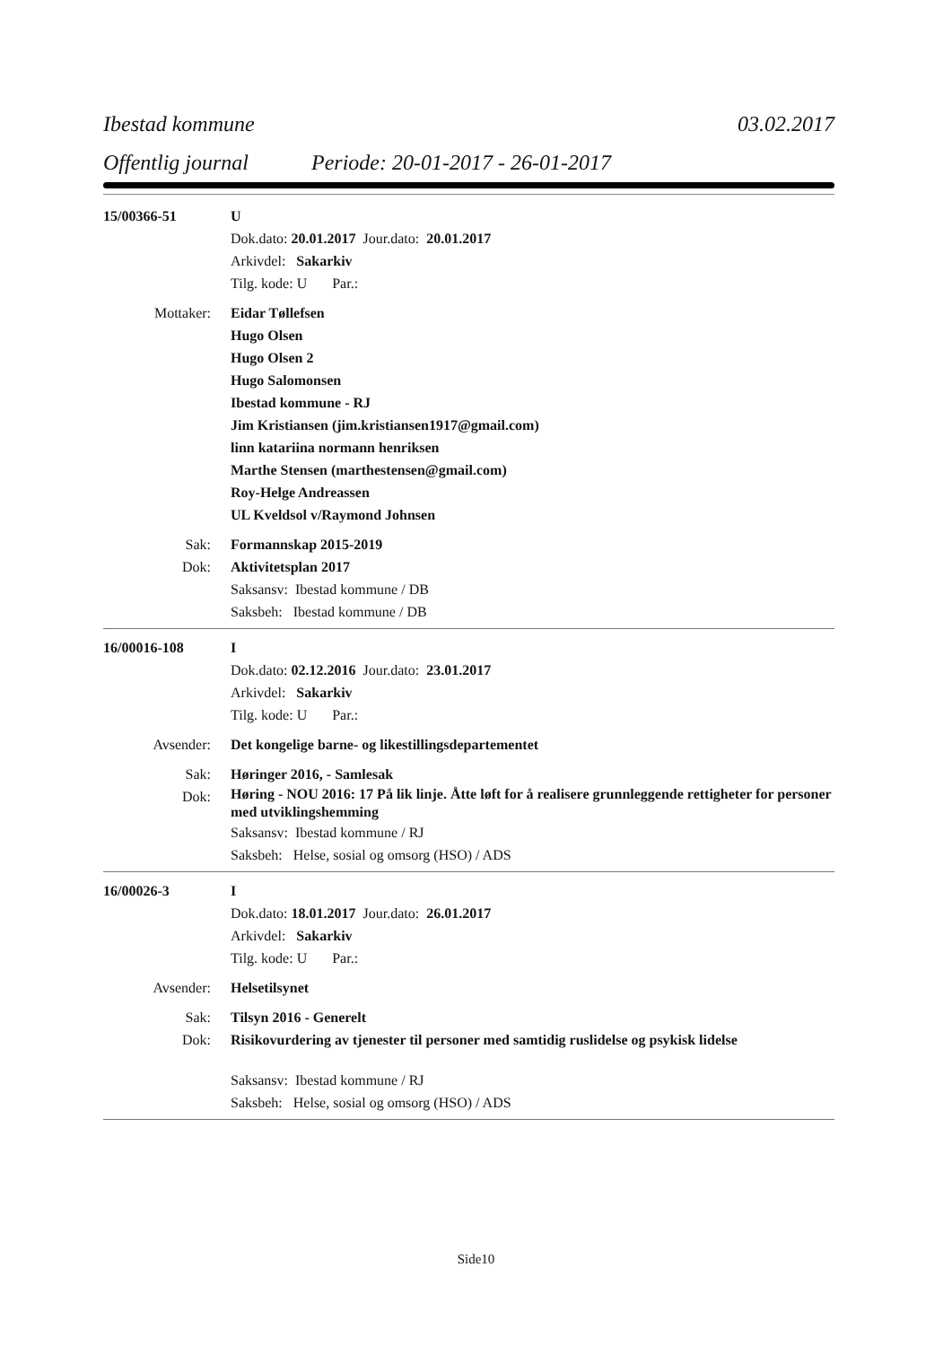Ibestad kommune 03.02.2017
Offentlig journal Periode: 20-01-2017 - 26-01-2017
15/00366-51 U
Dok.dato: 20.01.2017 Jour.dato: 20.01.2017
Arkivdel: Sakarkiv
Tilg. kode: U Par.:
Mottaker: Eidar Tøllefsen
Hugo Olsen
Hugo Olsen 2
Hugo Salomonsen
Ibestad kommune - RJ
Jim Kristiansen (jim.kristiansen1917@gmail.com)
linn katariina normann henriksen
Marthe Stensen (marthestensen@gmail.com)
Roy-Helge Andreassen
UL Kveldsol v/Raymond Johnsen
Sak: Formannskap 2015-2019
Dok: Aktivitetsplan 2017
Saksansv: Ibestad kommune / DB
Saksbeh: Ibestad kommune / DB
16/00016-108 I
Dok.dato: 02.12.2016 Jour.dato: 23.01.2017
Arkivdel: Sakarkiv
Tilg. kode: U Par.:
Avsender: Det kongelige barne- og likestillingsdepartementet
Sak: Høringer 2016, - Samlesak
Dok: Høring - NOU 2016: 17 På lik linje. Åtte løft for å realisere grunnleggende rettigheter for personer med utviklingshemming
Saksansv: Ibestad kommune / RJ
Saksbeh: Helse, sosial og omsorg (HSO) / ADS
16/00026-3 I
Dok.dato: 18.01.2017 Jour.dato: 26.01.2017
Arkivdel: Sakarkiv
Tilg. kode: U Par.:
Avsender: Helsetilsynet
Sak: Tilsyn 2016 - Generelt
Dok: Risikovurdering av tjenester til personer med samtidig ruslidelse og psykisk lidelse
Saksansv: Ibestad kommune / RJ
Saksbeh: Helse, sosial og omsorg (HSO) / ADS
Side10